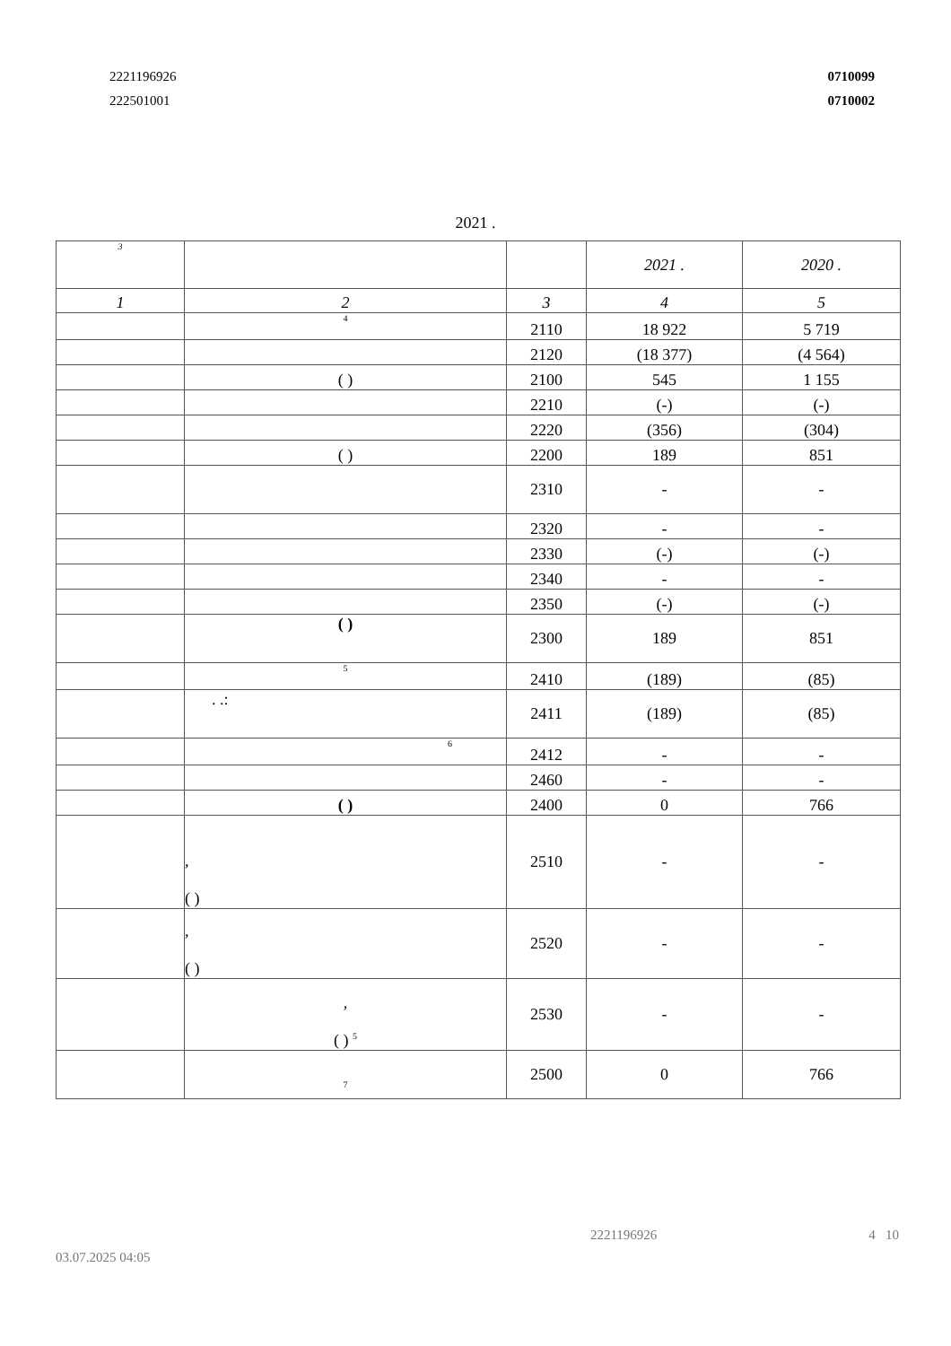0710099
0710002
2221196926
222501001
2021 .
| <sup>3</sup> | | | 2021 . | 2020 . |
| --- | --- | --- | --- | --- |
| 1 | 2 | 3 | 4 | 5 |
| | <sup>4</sup> | 2110 | 18 922 | 5 719 |
| | | 2120 | (18 377) | (4 564) |
| | ( ) | 2100 | 545 | 1 155 |
| | | 2210 | (-) | (-) |
| | | 2220 | (356) | (304) |
| | ( ) | 2200 | 189 | 851 |
| | | 2310 | - | - |
| | | 2320 | - | - |
| | | 2330 | (-) | (-) |
| | | 2340 | - | - |
| | | 2350 | (-) | (-) |
| | ( ) | 2300 | 189 | 851 |
| | <sup>5</sup> | 2410 | (189) | (85) |
| | . .: | 2411 | (189) | (85) |
| | <sup>6</sup> | 2412 | - | - |
| | | 2460 | - | - |
| | ( ) | 2400 | 0 | 766 |
| | , ( ) | 2510 | - | - |
| | , ( ) | 2520 | - | - |
| | , ( ) <sup>5</sup> | 2530 | - | - |
| | <sup>7</sup> | 2500 | 0 | 766 |
2221196926 4 10
03.07.2025 04:05